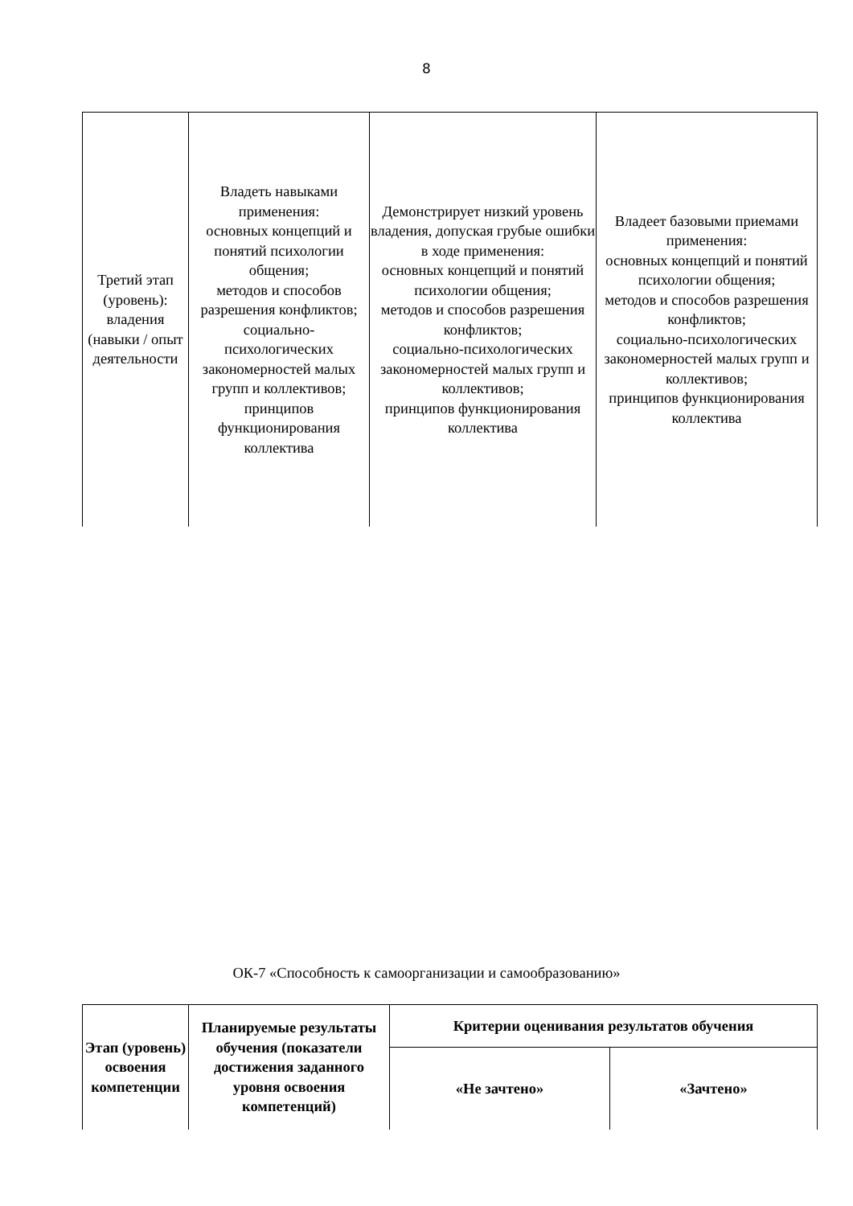8
| Третий этап (уровень): владения (навыки / опыт деятельности | Владеть навыками применения: основных концепций и понятий психологии общения; методов и способов разрешения конфликтов; социально-психологических закономерностей малых групп и коллективов; принципов функционирования коллектива | Демонстрирует низкий уровень владения, допуская грубые ошибки в ходе применения: основных концепций и понятий психологии общения; методов и способов разрешения конфликтов; социально-психологических закономерностей малых групп и коллективов; принципов функционирования коллектива | Владеет базовыми приемами применения: основных концепций и понятий психологии общения; методов и способов разрешения конфликтов; социально-психологических закономерностей малых групп и коллективов; принципов функционирования коллектива |
ОК-7 «Способность к самоорганизации и самообразованию»
| Этап (уровень) освоения компетенции | Планируемые результаты обучения (показатели достижения заданного уровня освоения компетенций) | Критерии оценивания результатов обучения | |
| --- | --- | --- | --- |
| | | «Не зачтено» | «Зачтено» |